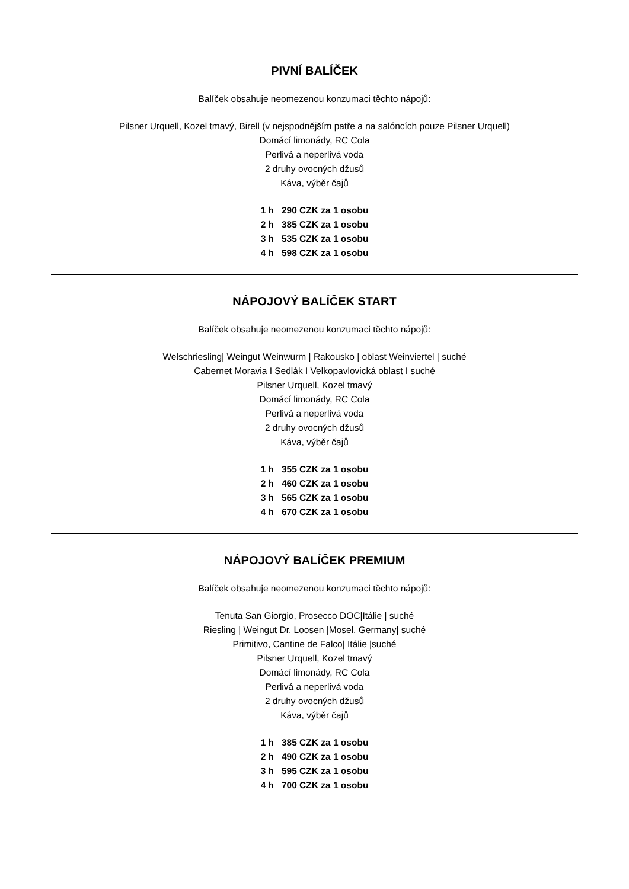PIVNÍ BALÍČEK
Balíček obsahuje neomezenou konzumaci těchto nápojů:
Pilsner Urquell, Kozel tmavý, Birell (v nejspodnějším patře a na salóncích pouze Pilsner Urquell)
Domácí limonády, RC Cola
Perlivá a neperlivá voda
2 druhy ovocných džusů
Káva, výběr čajů
1 h 290 CZK za 1 osobu
2 h 385 CZK za 1 osobu
3 h 535 CZK za 1 osobu
4 h 598 CZK za 1 osobu
NÁPOJOVÝ BALÍČEK START
Balíček obsahuje neomezenou konzumaci těchto nápojů:
Welschriesling| Weingut Weinwurm | Rakousko | oblast Weinviertel | suché
Cabernet Moravia I Sedlák I Velkopavlovická oblast I suché
Pilsner Urquell, Kozel tmavý
Domácí limonády, RC Cola
Perlivá a neperlivá voda
2 druhy ovocných džusů
Káva, výběr čajů
1 h 355 CZK za 1 osobu
2 h 460 CZK za 1 osobu
3 h 565 CZK za 1 osobu
4 h 670 CZK za 1 osobu
NÁPOJOVÝ BALÍČEK PREMIUM
Balíček obsahuje neomezenou konzumaci těchto nápojů:
Tenuta San Giorgio, Prosecco DOC|Itálie | suché
Riesling | Weingut Dr. Loosen |Mosel, Germany| suché
Primitivo, Cantine de Falco| Itálie |suché
Pilsner Urquell, Kozel tmavý
Domácí limonády, RC Cola
Perlivá a neperlivá voda
2 druhy ovocných džusů
Káva, výběr čajů
1 h 385 CZK za 1 osobu
2 h 490 CZK za 1 osobu
3 h 595 CZK za 1 osobu
4 h 700 CZK za 1 osobu